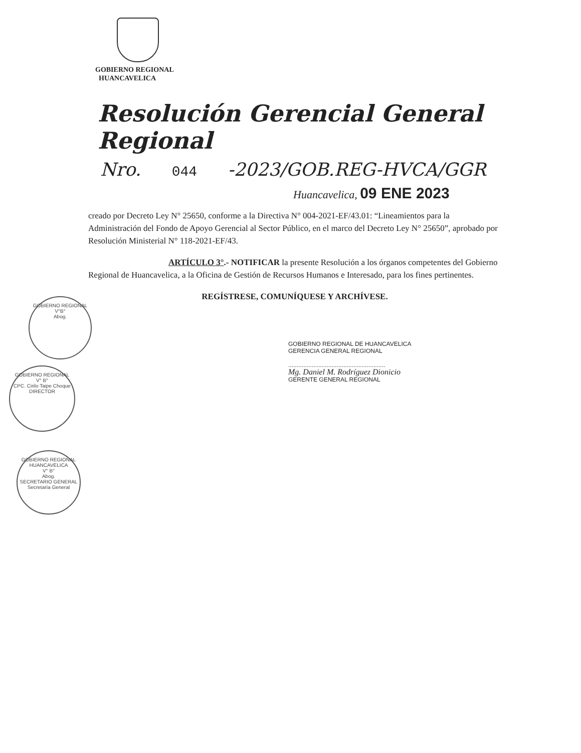GOBIERNO REGIONAL
HUANCAVELICA
Resolución Gerencial General Regional
Nro. 044 -2023/GOB.REG-HVCA/GGR
Huancavelica, 09 ENE 2023
creado por Decreto Ley N° 25650, conforme a la Directiva N° 004-2021-EF/43.01: “Lineamientos para la Administración del Fondo de Apoyo Gerencial al Sector Público, en el marco del Decreto Ley N° 25650”, aprobado por Resolución Ministerial N° 118-2021-EF/43.
ARTÍCULO 3°.- NOTIFICAR la presente Resolución a los órganos competentes del Gobierno Regional de Huancavelica, a la Oficina de Gestión de Recursos Humanos e Interesado, para los fines pertinentes.
REGÍSTRESE, COMUNÍQUESE Y ARCHÍVESE.
GOBIERNO REGIONAL DE HUANCAVELICA
GERENCIA GENERAL REGIONAL
..........................................................
Mg. Daniel M. Rodríguez Dionicio
GERENTE GENERAL REGIONAL
GOBIERNO REGIONAL
V°B°
Abog.
GOBIERNO REGIONAL
V° B°
CPC. Cirilo Taipe Choque
DIRECTOR
GOBIERNO REGIONAL HUANCAVELICA
V° B°
Abog.
SECRETARIO GENERAL
Secretaría General